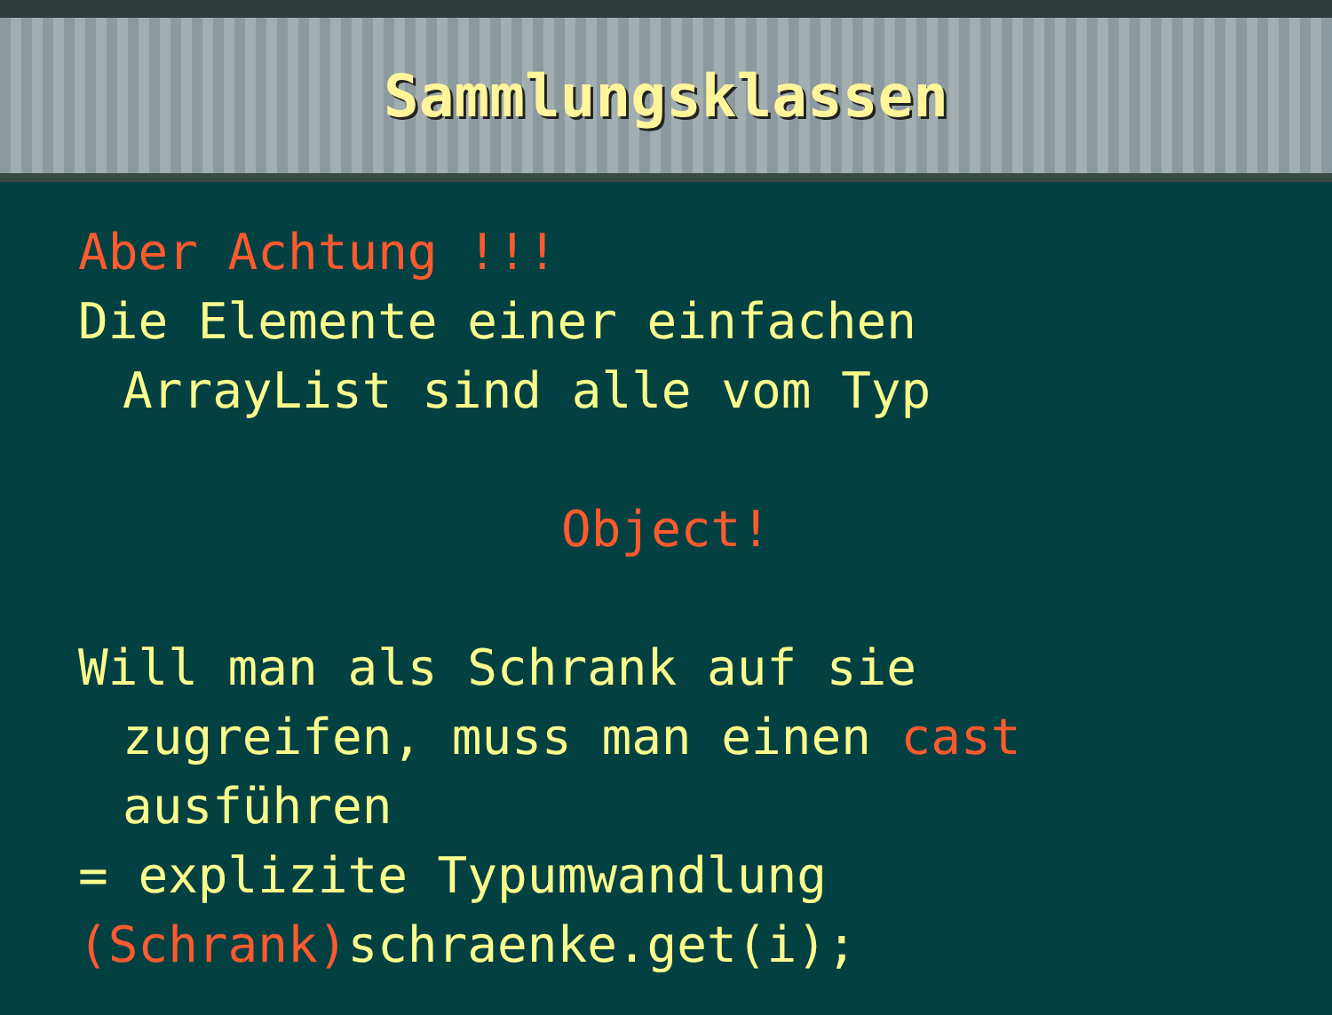Sammlungsklassen
Aber Achtung !!!
Die Elemente einer einfachen
ArrayList sind alle vom Typ
Object!
Will man als Schrank auf sie
zugreifen, muss man einen cast
ausführen
= explizite Typumwandlung
(Schrank) schraenke.get(i);